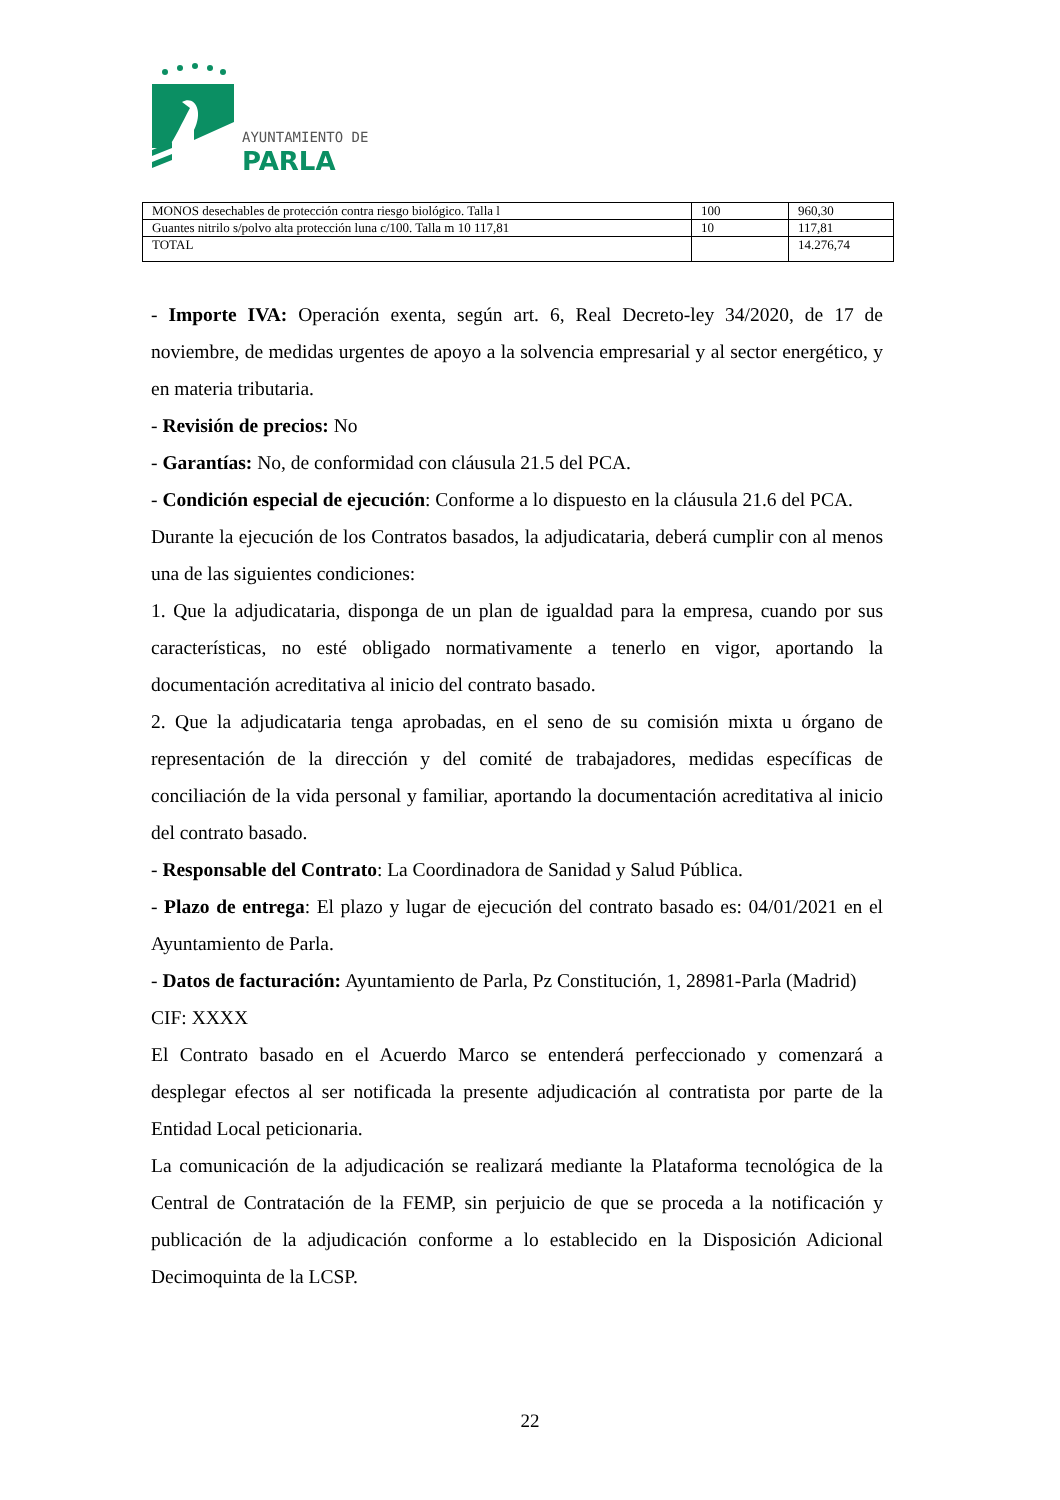AYUNTAMIENTO DE
PARLA
| MONOS desechables de protección contra riesgo biológico. Talla l | 100 | 960,30 |
| Guantes nitrilo s/polvo alta protección luna c/100. Talla m 10 117,81 | 10 | 117,81 |
| TOTAL | | 14.276,74 |
- Importe IVA: Operación exenta, según art. 6, Real Decreto-ley 34/2020, de 17 de noviembre, de medidas urgentes de apoyo a la solvencia empresarial y al sector energético, y en materia tributaria.
- Revisión de precios: No
- Garantías: No, de conformidad con cláusula 21.5 del PCA.
- Condición especial de ejecución: Conforme a lo dispuesto en la cláusula 21.6 del PCA.
Durante la ejecución de los Contratos basados, la adjudicataria, deberá cumplir con al menos una de las siguientes condiciones:
1. Que la adjudicataria, disponga de un plan de igualdad para la empresa, cuando por sus características, no esté obligado normativamente a tenerlo en vigor, aportando la documentación acreditativa al inicio del contrato basado.
2. Que la adjudicataria tenga aprobadas, en el seno de su comisión mixta u órgano de representación de la dirección y del comité de trabajadores, medidas específicas de conciliación de la vida personal y familiar, aportando la documentación acreditativa al inicio del contrato basado.
- Responsable del Contrato: La Coordinadora de Sanidad y Salud Pública.
- Plazo de entrega: El plazo y lugar de ejecución del contrato basado es: 04/01/2021 en el Ayuntamiento de Parla.
- Datos de facturación: Ayuntamiento de Parla, Pz Constitución, 1, 28981-Parla (Madrid)
CIF: XXXX
El Contrato basado en el Acuerdo Marco se entenderá perfeccionado y comenzará a desplegar efectos al ser notificada la presente adjudicación al contratista por parte de la Entidad Local peticionaria.
La comunicación de la adjudicación se realizará mediante la Plataforma tecnológica de la Central de Contratación de la FEMP, sin perjuicio de que se proceda a la notificación y publicación de la adjudicación conforme a lo establecido en la Disposición Adicional Decimoquinta de la LCSP.
22